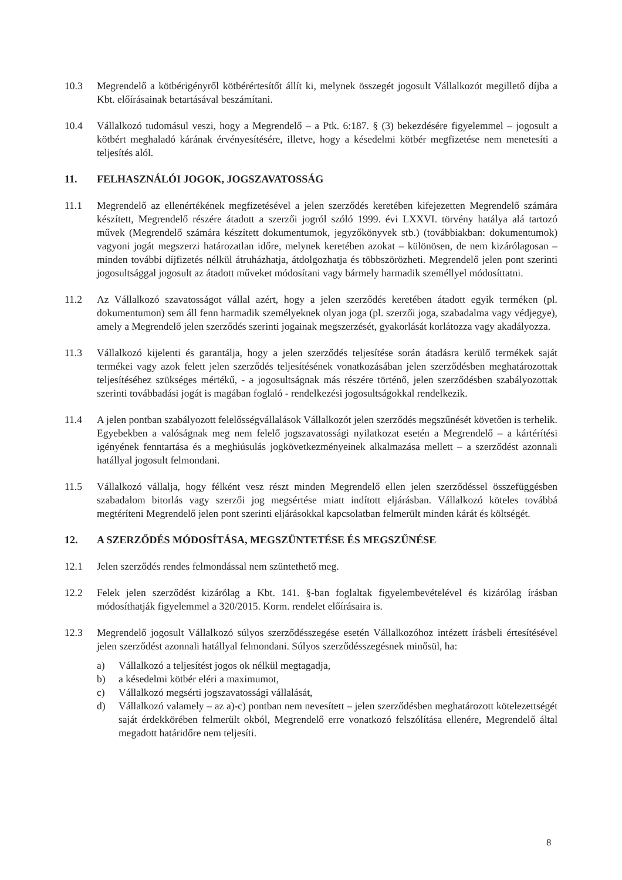10.3 Megrendelő a kötbérigényről kötbérértesítőt állít ki, melynek összegét jogosult Vállalkozót megillető díjba a Kbt. előírásainak betartásával beszámítani.
10.4 Vállalkozó tudomásul veszi, hogy a Megrendelő – a Ptk. 6:187. § (3) bekezdésére figyelemmel – jogosult a kötbért meghaladó kárának érvényesítésére, illetve, hogy a késedelmi kötbér megfizetése nem menetesíti a teljesítés alól.
11. FELHASZNÁLÓI JOGOK, JOGSZAVATOSSÁG
11.1 Megrendelő az ellenértékének megfizetésével a jelen szerződés keretében kifejezetten Megrendelő számára készített, Megrendelő részére átadott a szerzői jogról szóló 1999. évi LXXVI. törvény hatálya alá tartozó művek (Megrendelő számára készített dokumentumok, jegyzőkönyvek stb.) (továbbiakban: dokumentumok) vagyoni jogát megszerzi határozatlan időre, melynek keretében azokat – különösen, de nem kizárólagosan – minden további díjfizetés nélkül átruházhatja, átdolgozhatja és többszörözheti. Megrendelő jelen pont szerinti jogosultsággal jogosult az átadott műveket módosítani vagy bármely harmadik személlyel módosíttatni.
11.2 Az Vállalkozó szavatosságot vállal azért, hogy a jelen szerződés keretében átadott egyik terméken (pl. dokumentumon) sem áll fenn harmadik személyeknek olyan joga (pl. szerzői joga, szabadalma vagy védjegye), amely a Megrendelő jelen szerződés szerinti jogainak megszerzését, gyakorlását korlátozza vagy akadályozza.
11.3 Vállalkozó kijelenti és garantálja, hogy a jelen szerződés teljesítése során átadásra kerülő termékek saját termékei vagy azok felett jelen szerződés teljesítésének vonatkozásában jelen szerződésben meghatározottak teljesítéséhez szükséges mértékű, - a jogosultságnak más részére történő, jelen szerződésben szabályozottak szerinti továbbadási jogát is magában foglaló - rendelkezési jogosultságokkal rendelkezik.
11.4 A jelen pontban szabályozott felelősségvállalások Vállalkozót jelen szerződés megszűnését követően is terhelik. Egyebekben a valóságnak meg nem felelő jogszavatossági nyilatkozat esetén a Megrendelő – a kártérítési igényének fenntartása és a meghiúsulás jogkövetkezményeinek alkalmazása mellett – a szerződést azonnali hatállyal jogosult felmondani.
11.5 Vállalkozó vállalja, hogy félként vesz részt minden Megrendelő ellen jelen szerződéssel összefüggésben szabadalom bitorlás vagy szerzői jog megsértése miatt indított eljárásban. Vállalkozó köteles továbbá megtéríteni Megrendelő jelen pont szerinti eljárásokkal kapcsolatban felmerült minden kárát és költségét.
12. A SZERZŐDÉS MÓDOSÍTÁSA, MEGSZÜNTETÉSE ÉS MEGSZŰNÉSE
12.1 Jelen szerződés rendes felmondással nem szüntethető meg.
12.2 Felek jelen szerződést kizárólag a Kbt. 141. §-ban foglaltak figyelembevételével és kizárólag írásban módosíthatják figyelemmel a 320/2015. Korm. rendelet előírásaira is.
12.3 Megrendelő jogosult Vállalkozó súlyos szerződésszegése esetén Vállalkozóhoz intézett írásbeli értesítésével jelen szerződést azonnali hatállyal felmondani. Súlyos szerződésszegésnek minősül, ha:
a) Vállalkozó a teljesítést jogos ok nélkül megtagadja,
b) a késedelmi kötbér eléri a maximumot,
c) Vállalkozó megsérti jogszavatossági vállalását,
d) Vállalkozó valamely – az a)-c) pontban nem nevesített – jelen szerződésben meghatározott kötelezettségét saját érdekkörében felmerült okból, Megrendelő erre vonatkozó felszólítása ellenére, Megrendelő által megadott határidőre nem teljesíti.
8